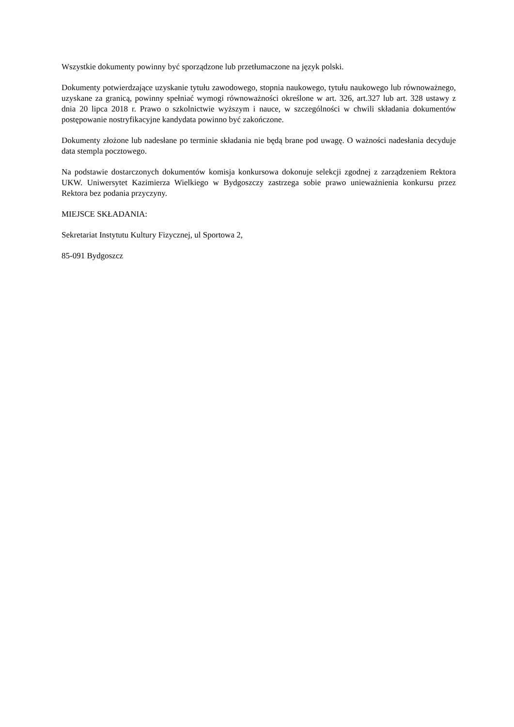Wszystkie dokumenty powinny być sporządzone lub przetłumaczone na język polski.
Dokumenty potwierdzające uzyskanie tytułu zawodowego, stopnia naukowego, tytułu naukowego lub równoważnego, uzyskane za granicą, powinny spełniać wymogi równoważności określone w art. 326, art.327 lub art. 328 ustawy z dnia 20 lipca 2018 r. Prawo o szkolnictwie wyższym i nauce, w szczególności w chwili składania dokumentów postępowanie nostryfikacyjne kandydata powinno być zakończone.
Dokumenty złożone lub nadesłane po terminie składania nie będą brane pod uwagę. O ważności nadesłania decyduje data stempla pocztowego.
Na podstawie dostarczonych dokumentów komisja konkursowa dokonuje selekcji zgodnej z zarządzeniem Rektora UKW. Uniwersytet Kazimierza Wielkiego w Bydgoszczy zastrzega sobie prawo unieważnienia konkursu przez Rektora bez podania przyczyny.
MIEJSCE SKŁADANIA:
Sekretariat Instytutu Kultury Fizycznej, ul Sportowa 2,
85-091 Bydgoszcz